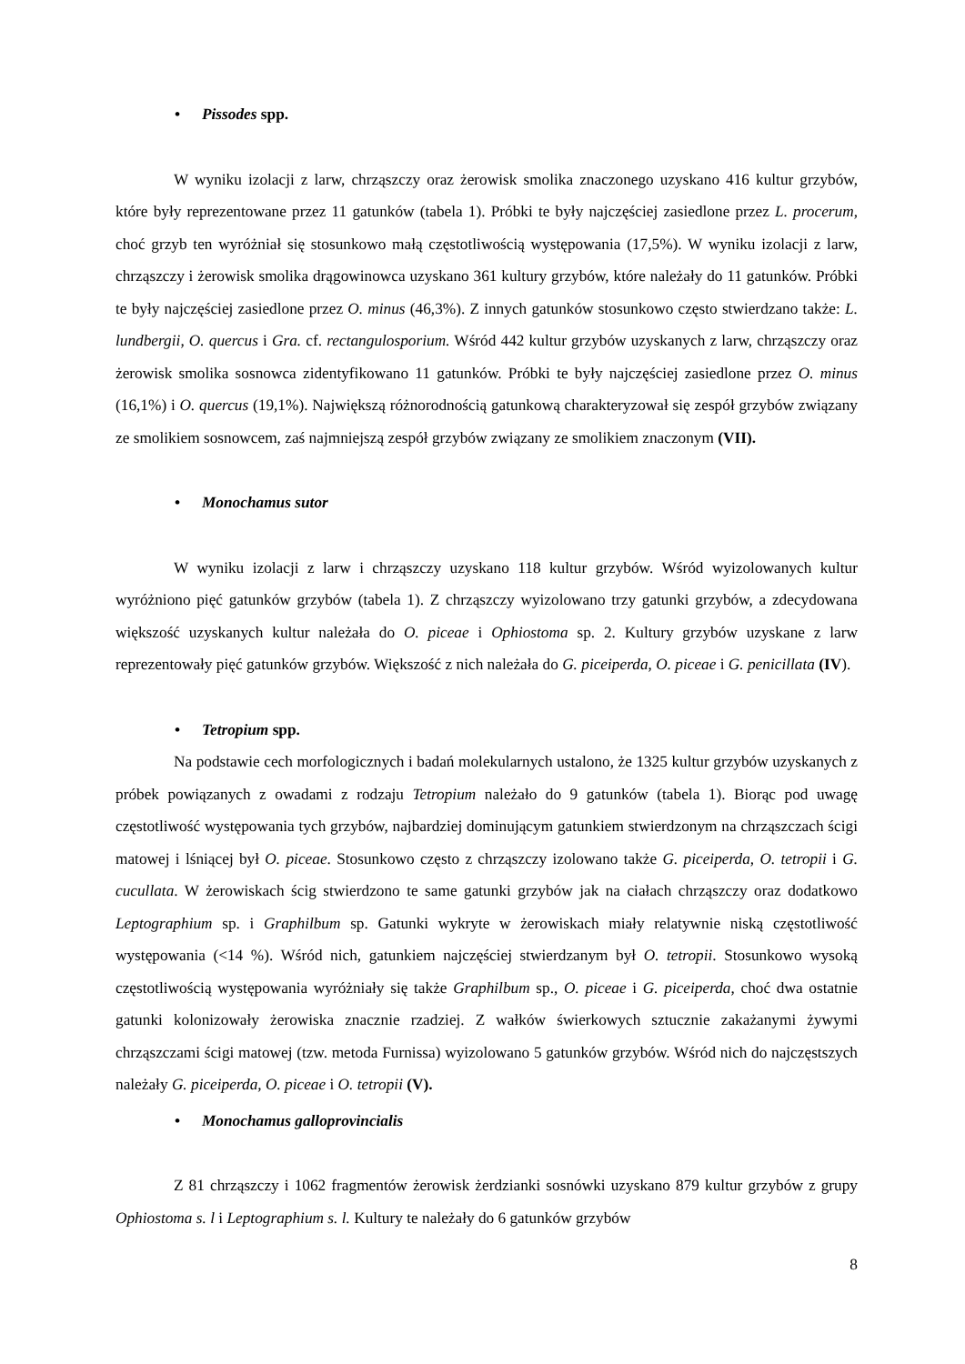• Pissodes spp.
W wyniku izolacji z larw, chrząszczy oraz żerowisk smolika znaczonego uzyskano 416 kultur grzybów, które były reprezentowane przez 11 gatunków (tabela 1). Próbki te były najczęściej zasiedlone przez L. procerum, choć grzyb ten wyróżniał się stosunkowo małą częstotliwością występowania (17,5%). W wyniku izolacji z larw, chrząszczy i żerowisk smolika drągowinowca uzyskano 361 kultury grzybów, które należały do 11 gatunków. Próbki te były najczęściej zasiedlone przez O. minus (46,3%). Z innych gatunków stosunkowo często stwierdzano także: L. lundbergii, O. quercus i Gra. cf. rectangulosporium. Wśród 442 kultur grzybów uzyskanych z larw, chrząszczy oraz żerowisk smolika sosnowca zidentyfikowano 11 gatunków. Próbki te były najczęściej zasiedlone przez O. minus (16,1%) i O. quercus (19,1%). Największą różnorodnością gatunkową charakteryzował się zespół grzybów związany ze smolikiem sosnowcem, zaś najmniejszą zespół grzybów związany ze smolikiem znaczonym (VII).
• Monochamus sutor
W wyniku izolacji z larw i chrząszczy uzyskano 118 kultur grzybów. Wśród wyizolowanych kultur wyróżniono pięć gatunków grzybów (tabela 1). Z chrząszczy wyizolowano trzy gatunki grzybów, a zdecydowana większość uzyskanych kultur należała do O. piceae i Ophiostoma sp. 2. Kultury grzybów uzyskane z larw reprezentowały pięć gatunków grzybów. Większość z nich należała do G. piceiperda, O. piceae i G. penicillata (IV).
• Tetropium spp.
Na podstawie cech morfologicznych i badań molekularnych ustalono, że 1325 kultur grzybów uzyskanych z próbek powiązanych z owadami z rodzaju Tetropium należało do 9 gatunków (tabela 1). Biorąc pod uwagę częstotliwość występowania tych grzybów, najbardziej dominującym gatunkiem stwierdzonym na chrząszczach ścigi matowej i lśniącej był O. piceae. Stosunkowo często z chrząszczy izolowano także G. piceiperda, O. tetropii i G. cucullata. W żerowiskach ścig stwierdzono te same gatunki grzybów jak na ciałach chrząszczy oraz dodatkowo Leptographium sp. i Graphilbum sp. Gatunki wykryte w żerowiskach miały relatywnie niską częstotliwość występowania (<14 %). Wśród nich, gatunkiem najczęściej stwierdzanym był O. tetropii. Stosunkowo wysoką częstotliwością występowania wyróżniały się także Graphilbum sp., O. piceae i G. piceiperda, choć dwa ostatnie gatunki kolonizowały żerowiska znacznie rzadziej. Z wałków świerkowych sztucznie zakażanymi żywymi chrząszczami ścigi matowej (tzw. metoda Furnissa) wyizolowano 5 gatunków grzybów. Wśród nich do najczęstszych należały G. piceiperda, O. piceae i O. tetropii (V).
• Monochamus galloprovincialis
Z 81 chrząszczy i 1062 fragmentów żerowisk żerdzianki sosnówki uzyskano 879 kultur grzybów z grupy Ophiostoma s. l i Leptographium s. l. Kultury te należały do 6 gatunków grzybów
8